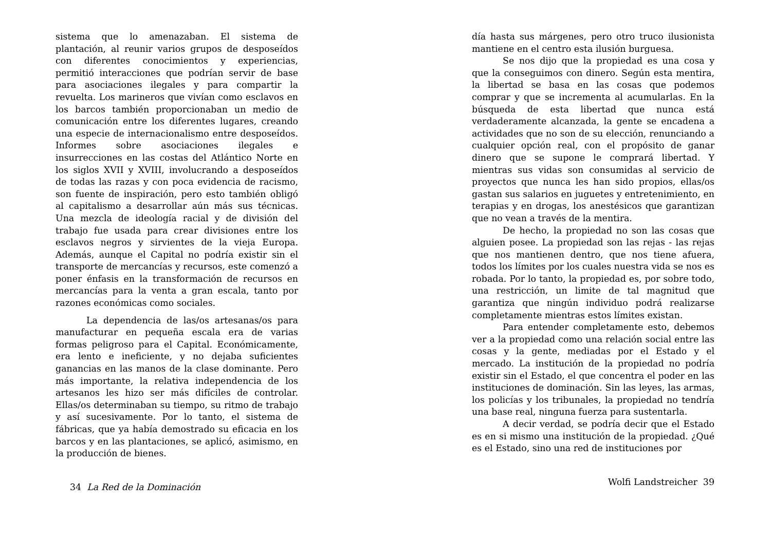sistema que lo amenazaban. El sistema de plantación, al reunir varios grupos de desposeídos con diferentes conocimientos y experiencias, permitió interacciones que podrían servir de base para asociaciones ilegales y para compartir la revuelta. Los marineros que vivían como esclavos en los barcos también proporcionaban un medio de comunicación entre los diferentes lugares, creando una especie de internacionalismo entre desposeídos. Informes sobre asociaciones ilegales e insurrecciones en las costas del Atlántico Norte en los siglos XVII y XVIII, involucrando a desposeídos de todas las razas y con poca evidencia de racismo, son fuente de inspiración, pero esto también obligó al capitalismo a desarrollar aún más sus técnicas. Una mezcla de ideología racial y de división del trabajo fue usada para crear divisiones entre los esclavos negros y sirvientes de la vieja Europa. Además, aunque el Capital no podría existir sin el transporte de mercancías y recursos, este comenzó a poner énfasis en la transformación de recursos en mercancías para la venta a gran escala, tanto por razones económicas como sociales.
La dependencia de las/os artesanas/os para manufacturar en pequeña escala era de varias formas peligroso para el Capital. Económicamente, era lento e ineficiente, y no dejaba suficientes ganancias en las manos de la clase dominante. Pero más importante, la relativa independencia de los artesanos les hizo ser más difíciles de controlar. Ellas/os determinaban su tiempo, su ritmo de trabajo y así sucesivamente. Por lo tanto, el sistema de fábricas, que ya había demostrado su eficacia en los barcos y en las plantaciones, se aplicó, asimismo, en la producción de bienes.
34 La Red de la Dominación
día hasta sus márgenes, pero otro truco ilusionista mantiene en el centro esta ilusión burguesa.
Se nos dijo que la propiedad es una cosa y que la conseguimos con dinero. Según esta mentira, la libertad se basa en las cosas que podemos comprar y que se incrementa al acumularlas. En la búsqueda de esta libertad que nunca está verdaderamente alcanzada, la gente se encadena a actividades que no son de su elección, renunciando a cualquier opción real, con el propósito de ganar dinero que se supone le comprará libertad. Y mientras sus vidas son consumidas al servicio de proyectos que nunca les han sido propios, ellas/os gastan sus salarios en juguetes y entretenimiento, en terapias y en drogas, los anestésicos que garantizan que no vean a través de la mentira.
De hecho, la propiedad no son las cosas que alguien posee. La propiedad son las rejas - las rejas que nos mantienen dentro, que nos tiene afuera, todos los límites por los cuales nuestra vida se nos es robada. Por lo tanto, la propiedad es, por sobre todo, una restricción, un limite de tal magnitud que garantiza que ningún individuo podrá realizarse completamente mientras estos límites existan.
Para entender completamente esto, debemos ver a la propiedad como una relación social entre las cosas y la gente, mediadas por el Estado y el mercado. La institución de la propiedad no podría existir sin el Estado, el que concentra el poder en las instituciones de dominación. Sin las leyes, las armas, los policías y los tribunales, la propiedad no tendría una base real, ninguna fuerza para sustentarla.
A decir verdad, se podría decir que el Estado es en si mismo una institución de la propiedad. ¿Qué es el Estado, sino una red de instituciones por
Wolfi Landstreicher 39